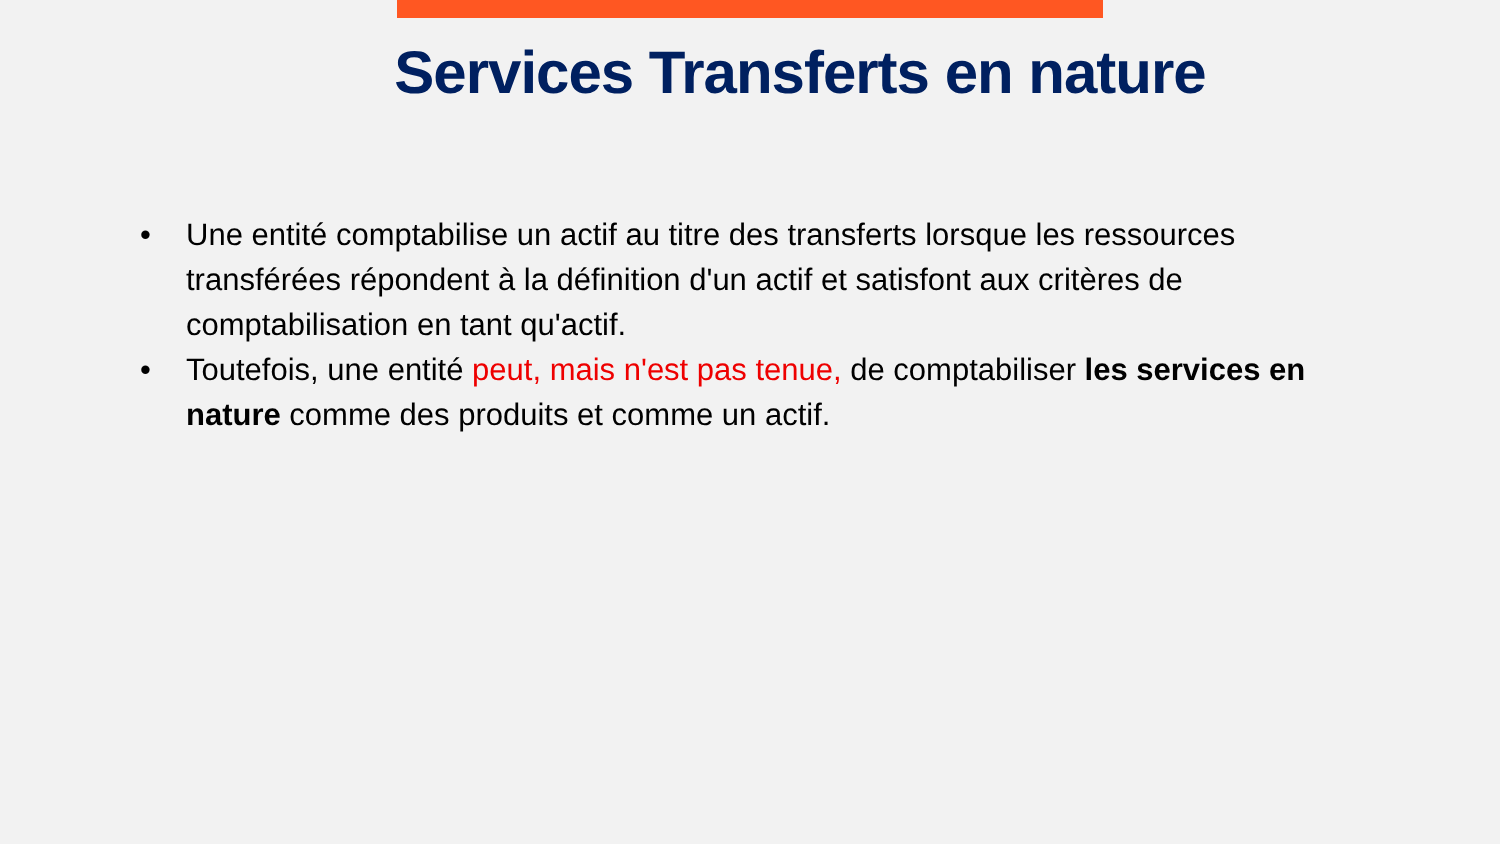Services Transferts en nature
• Une entité comptabilise un actif au titre des transferts lorsque les ressources transférées répondent à la définition d'un actif et satisfont aux critères de comptabilisation en tant qu'actif.
• Toutefois, une entité peut, mais n'est pas tenue, de comptabiliser les services en nature comme des produits et comme un actif.